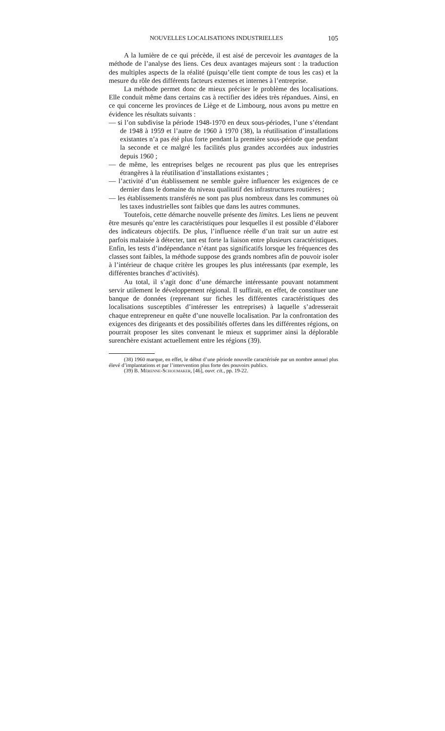NOUVELLES LOCALISATIONS INDUSTRIELLES 105
A la lumière de ce qui précède, il est aisé de percevoir les avantages de la méthode de l’analyse des liens. Ces deux avantages majeurs sont : la traduction des multiples aspects de la réalité (puisqu’elle tient compte de tous les cas) et la mesure du rôle des différents facteurs externes et internes à l’entreprise.
La méthode permet donc de mieux préciser le problème des localisations. Elle conduit même dans certains cas à rectifier des idées très répandues. Ainsi, en ce qui concerne les provinces de Liège et de Limbourg, nous avons pu mettre en évidence les résultats suivants :
— si l’on subdivise la période 1948-1970 en deux sous-périodes, l’une s’étendant de 1948 à 1959 et l’autre de 1960 à 1970 (38), la réutilisation d’installations existantes n’a pas été plus forte pendant la première sous-période que pendant la seconde et ce malgré les facilités plus grandes accordées aux industries depuis 1960 ;
— de même, les entreprises belges ne recourent pas plus que les entreprises étrangères à la réutilisation d’installations existantes ;
— l’activité d’un établissement ne semble guère influencer les exigences de ce dernier dans le domaine du niveau qualitatif des infrastructures routières ;
— les établissements transférés ne sont pas plus nombreux dans les communes où les taxes industrielles sont faibles que dans les autres communes.
Toutefois, cette démarche nouvelle présente des limites. Les liens ne peuvent être mesurés qu’entre les caractéristiques pour lesquelles il est possible d’élaborer des indicateurs objectifs. De plus, l’influence réelle d’un trait sur un autre est parfois malaisée à détecter, tant est forte la liaison entre plusieurs caractéristiques. Enfin, les tests d’indépendance n’étant pas significatifs lorsque les fréquences des classes sont faibles, la méthode suppose des grands nombres afin de pouvoir isoler à l’intérieur de chaque critère les groupes les plus intéressants (par exemple, les différentes branches d’activités).
Au total, il s’agit donc d’une démarche intéressante pouvant notamment servir utilement le développement régional. Il suffirait, en effet, de constituer une banque de données (reprenant sur fiches les différentes caractéristiques des localisations susceptibles d’intéresser les entreprises) à laquelle s’adresserait chaque entrepreneur en quête d’une nouvelle localisation. Par la confrontation des exigences des dirigeants et des possibilités offertes dans les différentes régions, on pourrait proposer les sites convenant le mieux et supprimer ainsi la déplorable surenchère existant actuellement entre les régions (39).
(38) 1960 marque, en effet, le début d’une période nouvelle caractérisée par un nombre annuel plus élevé d’implantations et par l’intervention plus forte des pouvoirs publics.
(39) B. Mérenne-Schoumaker, [46], ouvr. cit., pp. 19-22.